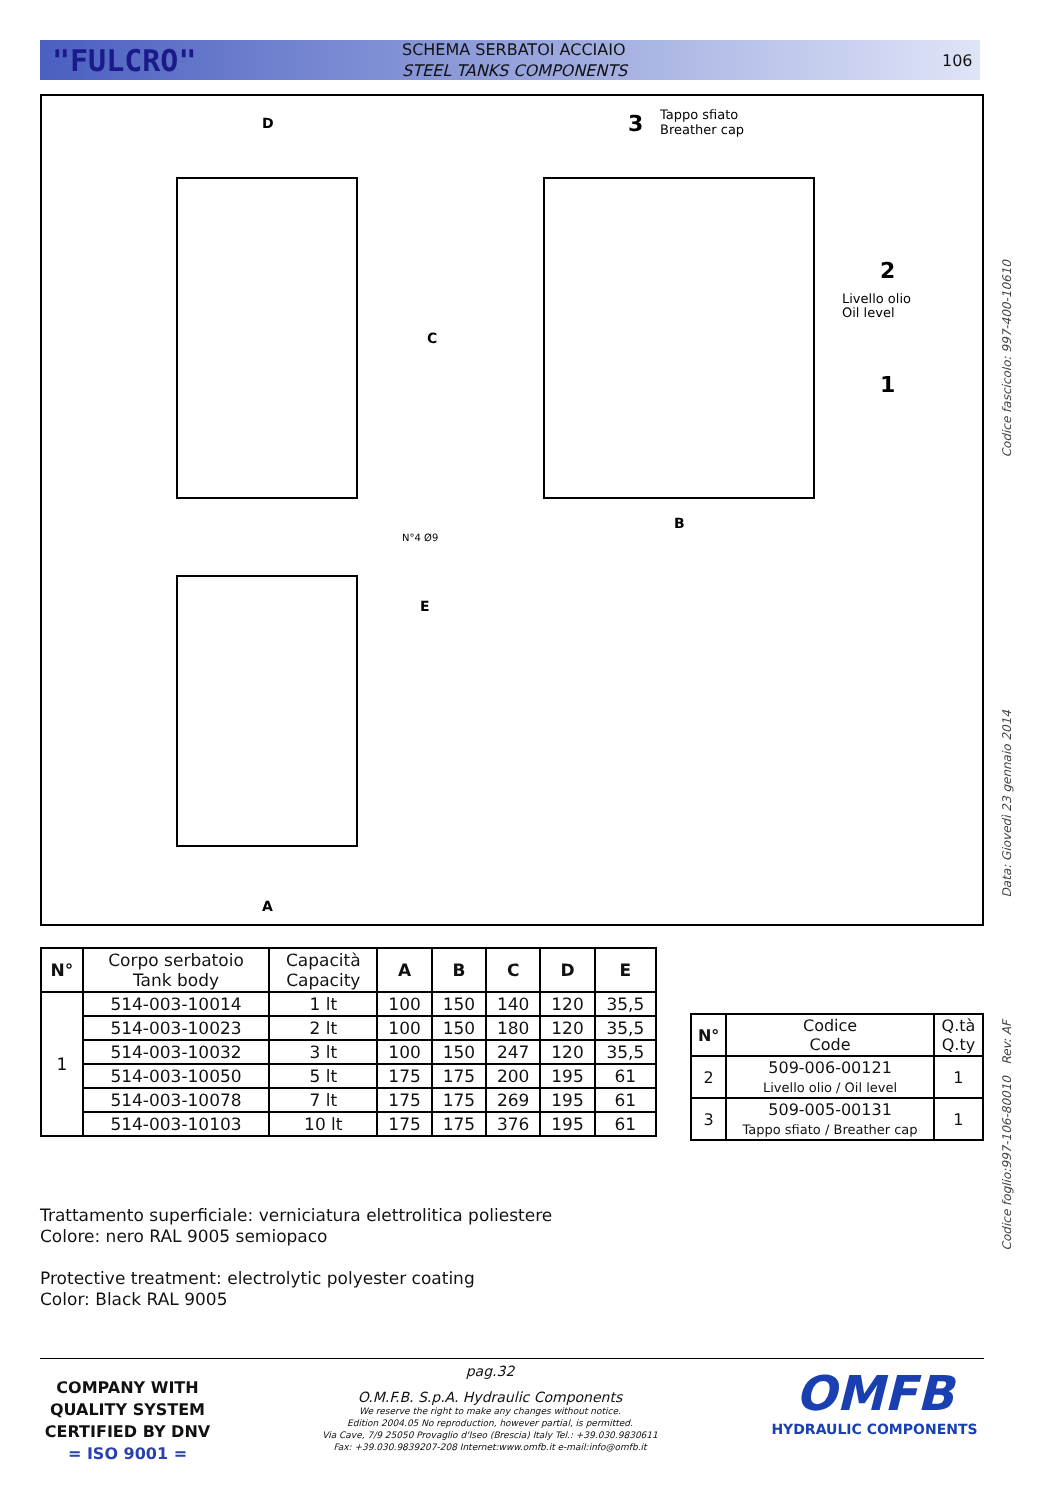"FULCRO"
SCHEMA SERBATOI ACCIAIO
STEEL TANKS COMPONENTS
106
D
B
A
C
E
N°4 Ø9
3
Tappo sfiato
Breather cap
2
Livello olio
Oil level
1
| N° | Corpo serbatoio Tank body | Capacità Capacity | A | B | C | D | E |
| 1 | 514-003-10014 | 1 lt | 100 | 150 | 140 | 120 | 35,5 |
| | 514-003-10023 | 2 lt | 100 | 150 | 180 | 120 | 35,5 |
| | 514-003-10032 | 3 lt | 100 | 150 | 247 | 120 | 35,5 |
| | 514-003-10050 | 5 lt | 175 | 175 | 200 | 195 | 61 |
| | 514-003-10078 | 7 lt | 175 | 175 | 269 | 195 | 61 |
| | 514-003-10103 | 10 lt | 175 | 175 | 376 | 195 | 61 |
| N° | Codice Code | Q.tà Q.ty |
| 2 | 509-006-00121 Livello olio / Oil level | 1 |
| 3 | 509-005-00131 Tappo sfiato / Breather cap | 1 |
Trattamento superficiale: verniciatura elettrolitica poliestere
Colore: nero RAL 9005 semiopaco
Protective treatment: electrolytic polyester coating
Color: Black RAL 9005
Codice fascicolo: 997-400-10610
Data: Giovedì 23 gennaio 2014
Codice foglio:997-106-80010 Rev: AF
COMPANY WITH QUALITY SYSTEM CERTIFIED BY DNV
= ISO 9001 =
pag.32
O.M.F.B. S.p.A. Hydraulic Components
We reserve the right to make any changes without notice.
Edition 2004.05 No reproduction, however partial, is permitted.
Via Cave, 7/9 25050 Provaglio d'Iseo (Brescia) Italy Tel.: +39.030.9830611
Fax: +39.030.9839207-208 Internet:www.omfb.it e-mail:info@omfb.it
OMFB
HYDRAULIC COMPONENTS